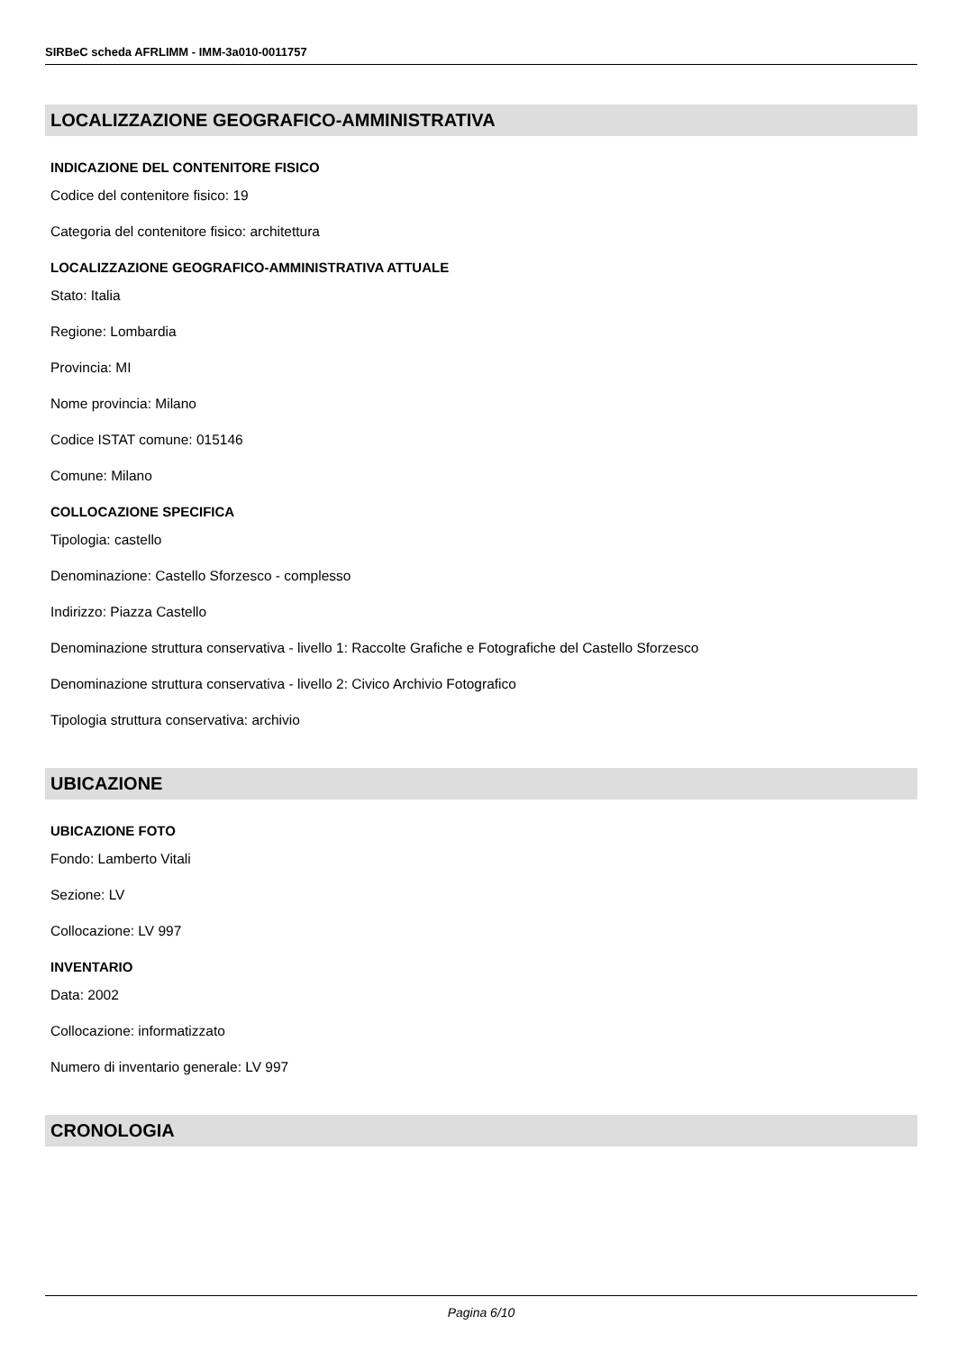SIRBeC scheda AFRLIMM - IMM-3a010-0011757
LOCALIZZAZIONE GEOGRAFICO-AMMINISTRATIVA
INDICAZIONE DEL CONTENITORE FISICO
Codice del contenitore fisico: 19
Categoria del contenitore fisico: architettura
LOCALIZZAZIONE GEOGRAFICO-AMMINISTRATIVA ATTUALE
Stato: Italia
Regione: Lombardia
Provincia: MI
Nome provincia: Milano
Codice ISTAT comune: 015146
Comune: Milano
COLLOCAZIONE SPECIFICA
Tipologia: castello
Denominazione: Castello Sforzesco - complesso
Indirizzo: Piazza Castello
Denominazione struttura conservativa - livello 1: Raccolte Grafiche e Fotografiche del Castello Sforzesco
Denominazione struttura conservativa - livello 2: Civico Archivio Fotografico
Tipologia struttura conservativa: archivio
UBICAZIONE
UBICAZIONE FOTO
Fondo: Lamberto Vitali
Sezione: LV
Collocazione: LV 997
INVENTARIO
Data: 2002
Collocazione: informatizzato
Numero di inventario generale: LV 997
CRONOLOGIA
Pagina 6/10